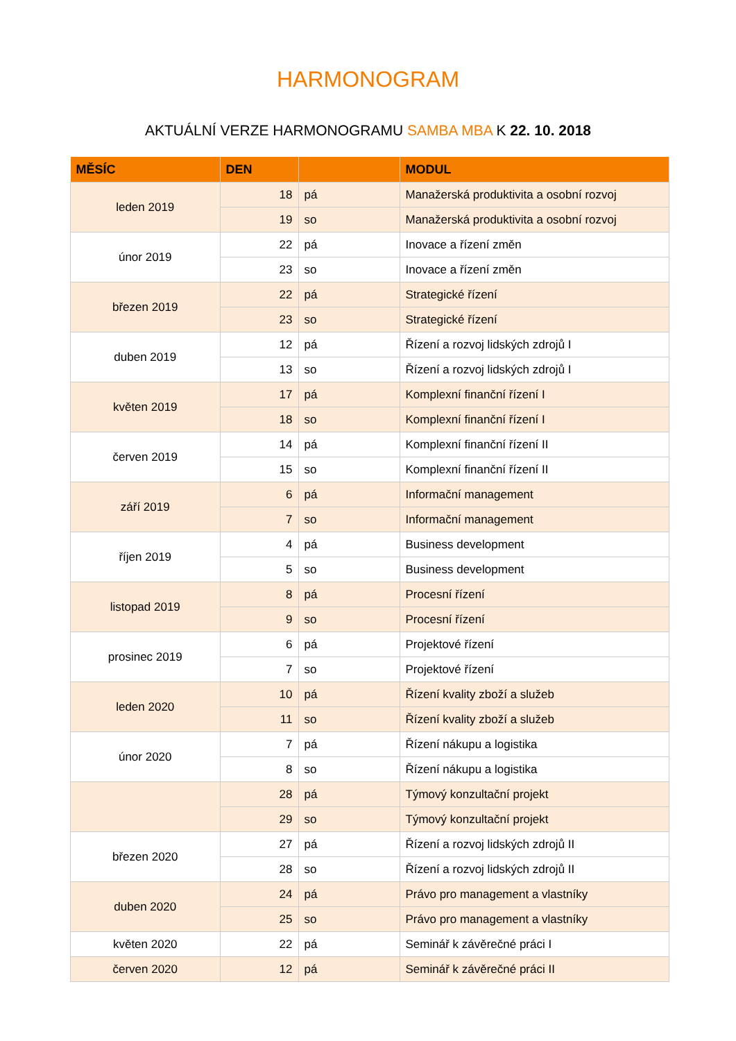HARMONOGRAM
AKTUÁLNÍ VERZE HARMONOGRAMU SAMBA MBA K 22. 10. 2018
| MĚSÍC | DEN | | MODUL |
| --- | --- | --- | --- |
| leden 2019 | 18 | pá | Manažerská produktivita a osobní rozvoj |
| | 19 | so | Manažerská produktivita a osobní rozvoj |
| únor 2019 | 22 | pá | Inovace a řízení změn |
| | 23 | so | Inovace a řízení změn |
| březen 2019 | 22 | pá | Strategické řízení |
| | 23 | so | Strategické řízení |
| duben 2019 | 12 | pá | Řízení a rozvoj lidských zdrojů I |
| | 13 | so | Řízení a rozvoj lidských zdrojů I |
| květen 2019 | 17 | pá | Komplexní finanční řízení I |
| | 18 | so | Komplexní finanční řízení I |
| červen 2019 | 14 | pá | Komplexní finanční řízení II |
| | 15 | so | Komplexní finanční řízení II |
| září 2019 | 6 | pá | Informační management |
| | 7 | so | Informační management |
| říjen 2019 | 4 | pá | Business development |
| | 5 | so | Business development |
| listopad 2019 | 8 | pá | Procesní řízení |
| | 9 | so | Procesní řízení |
| prosinec 2019 | 6 | pá | Projektové řízení |
| | 7 | so | Projektové řízení |
| leden 2020 | 10 | pá | Řízení kvality zboží a služeb |
| | 11 | so | Řízení kvality zboží a služeb |
| únor 2020 | 7 | pá | Řízení nákupu a logistika |
| | 8 | so | Řízení nákupu a logistika |
| | 28 | pá | Týmový konzultační projekt |
| | 29 | so | Týmový konzultační projekt |
| březen 2020 | 27 | pá | Řízení a rozvoj lidských zdrojů II |
| | 28 | so | Řízení a rozvoj lidských zdrojů II |
| duben 2020 | 24 | pá | Právo pro management a vlastníky |
| | 25 | so | Právo pro management a vlastníky |
| květen 2020 | 22 | pá | Seminář k závěrečné práci I |
| červen 2020 | 12 | pá | Seminář k závěrečné práci II |